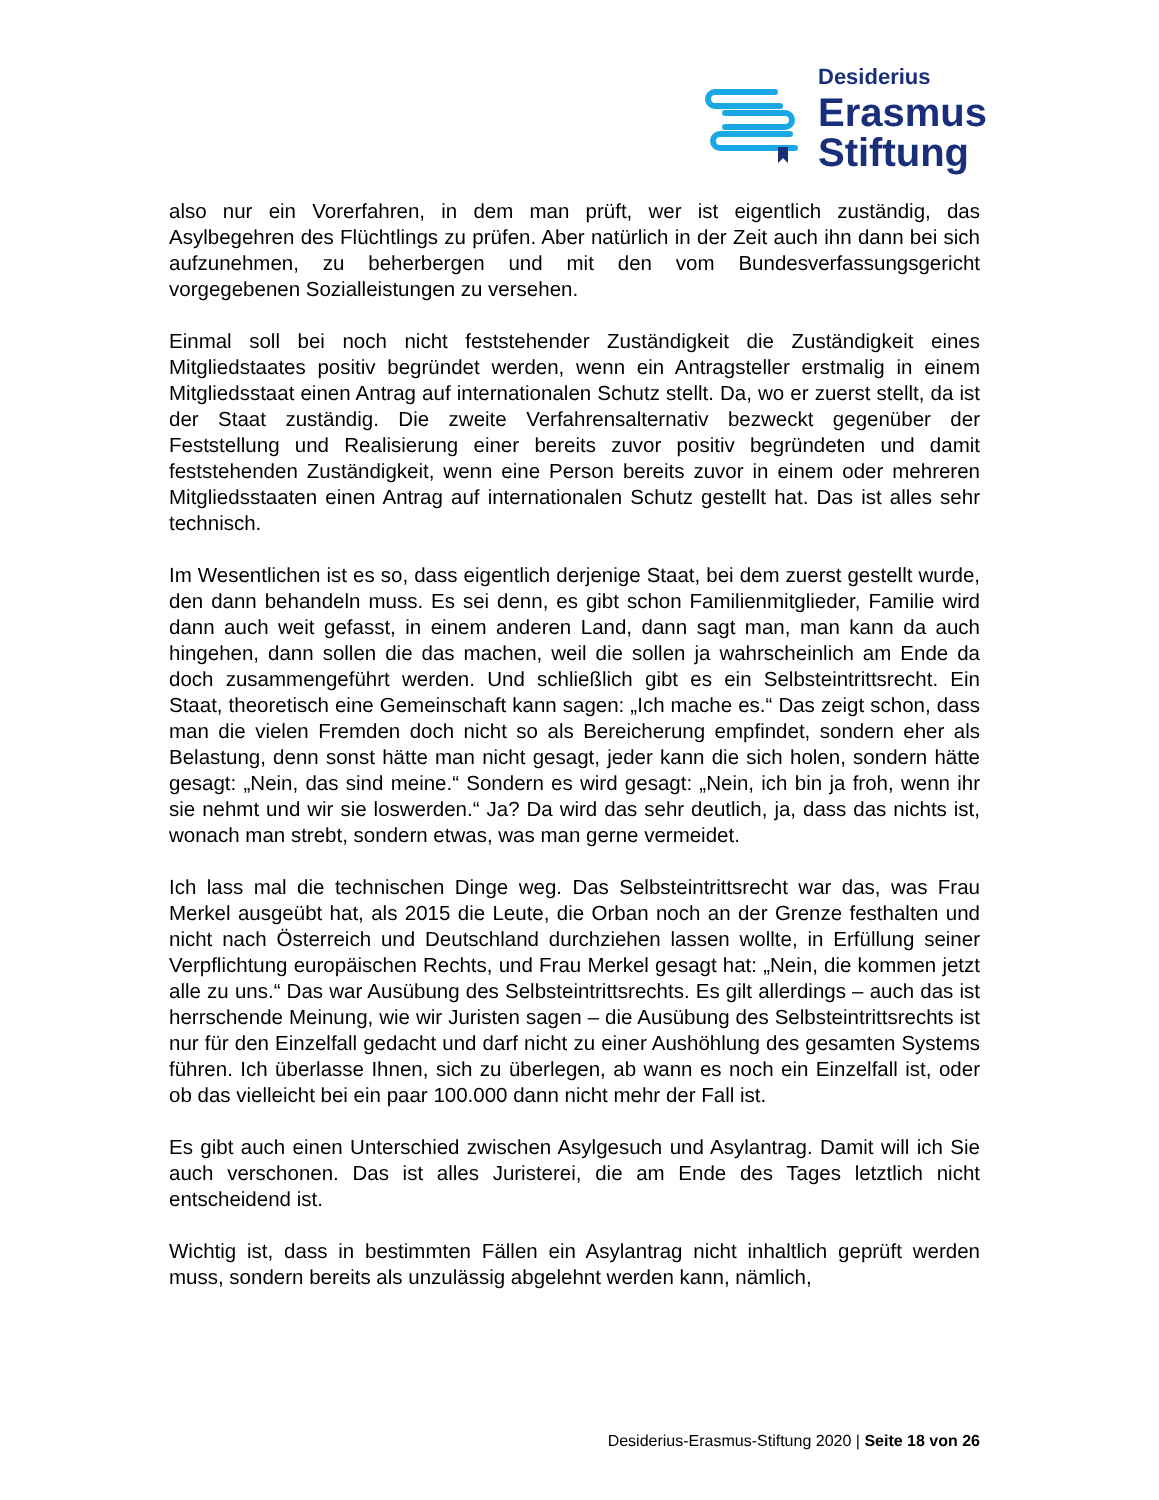Desiderius
Erasmus
Stiftung
also nur ein Vorerfahren, in dem man prüft, wer ist eigentlich zuständig, das Asylbegehren des Flüchtlings zu prüfen. Aber natürlich in der Zeit auch ihn dann bei sich aufzunehmen, zu beherbergen und mit den vom Bundesverfassungsgericht vorgegebenen Sozialleistungen zu versehen.
Einmal soll bei noch nicht feststehender Zuständigkeit die Zuständigkeit eines Mitgliedstaates positiv begründet werden, wenn ein Antragsteller erstmalig in einem Mitgliedsstaat einen Antrag auf internationalen Schutz stellt. Da, wo er zuerst stellt, da ist der Staat zuständig. Die zweite Verfahrensalternativ bezweckt gegenüber der Feststellung und Realisierung einer bereits zuvor positiv begründeten und damit feststehenden Zuständigkeit, wenn eine Person bereits zuvor in einem oder mehreren Mitgliedsstaaten einen Antrag auf internationalen Schutz gestellt hat. Das ist alles sehr technisch.
Im Wesentlichen ist es so, dass eigentlich derjenige Staat, bei dem zuerst gestellt wurde, den dann behandeln muss. Es sei denn, es gibt schon Familienmitglieder, Familie wird dann auch weit gefasst, in einem anderen Land, dann sagt man, man kann da auch hingehen, dann sollen die das machen, weil die sollen ja wahrscheinlich am Ende da doch zusammengeführt werden. Und schließlich gibt es ein Selbsteintrittsrecht. Ein Staat, theoretisch eine Gemeinschaft kann sagen: „Ich mache es.“ Das zeigt schon, dass man die vielen Fremden doch nicht so als Bereicherung empfindet, sondern eher als Belastung, denn sonst hätte man nicht gesagt, jeder kann die sich holen, sondern hätte gesagt: „Nein, das sind meine.“ Sondern es wird gesagt: „Nein, ich bin ja froh, wenn ihr sie nehmt und wir sie loswerden.“ Ja? Da wird das sehr deutlich, ja, dass das nichts ist, wonach man strebt, sondern etwas, was man gerne vermeidet.
Ich lass mal die technischen Dinge weg. Das Selbsteintrittsrecht war das, was Frau Merkel ausgeübt hat, als 2015 die Leute, die Orban noch an der Grenze festhalten und nicht nach Österreich und Deutschland durchziehen lassen wollte, in Erfüllung seiner Verpflichtung europäischen Rechts, und Frau Merkel gesagt hat: „Nein, die kommen jetzt alle zu uns.“ Das war Ausübung des Selbsteintrittsrechts. Es gilt allerdings – auch das ist herrschende Meinung, wie wir Juristen sagen – die Ausübung des Selbsteintrittsrechts ist nur für den Einzelfall gedacht und darf nicht zu einer Aushöhlung des gesamten Systems führen. Ich überlasse Ihnen, sich zu überlegen, ab wann es noch ein Einzelfall ist, oder ob das vielleicht bei ein paar 100.000 dann nicht mehr der Fall ist.
Es gibt auch einen Unterschied zwischen Asylgesuch und Asylantrag. Damit will ich Sie auch verschonen. Das ist alles Juristerei, die am Ende des Tages letztlich nicht entscheidend ist.
Wichtig ist, dass in bestimmten Fällen ein Asylantrag nicht inhaltlich geprüft werden muss, sondern bereits als unzulässig abgelehnt werden kann, nämlich,
Desiderius-Erasmus-Stiftung 2020 | Seite 18 von 26